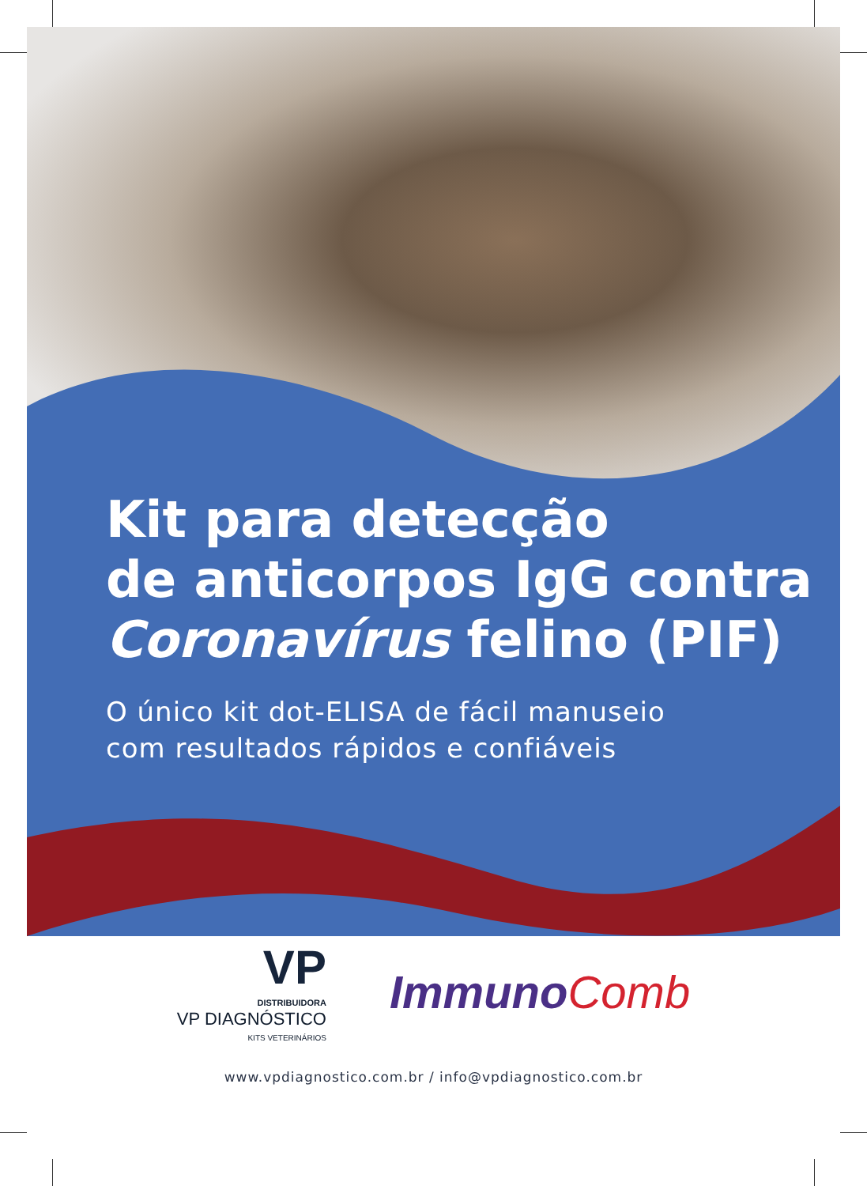Kit para detecção
de anticorpos IgG contra
Coronavírus felino (PIF)
O único kit dot-ELISA de fácil manuseio
com resultados rápidos e confiáveis
VP
DISTRIBUIDORA
VP DIAGNÓSTICO
KITS VETERINÁRIOS
Immuno Comb
www.vpdiagnostico.com.br / info@vpdiagnostico.com.br